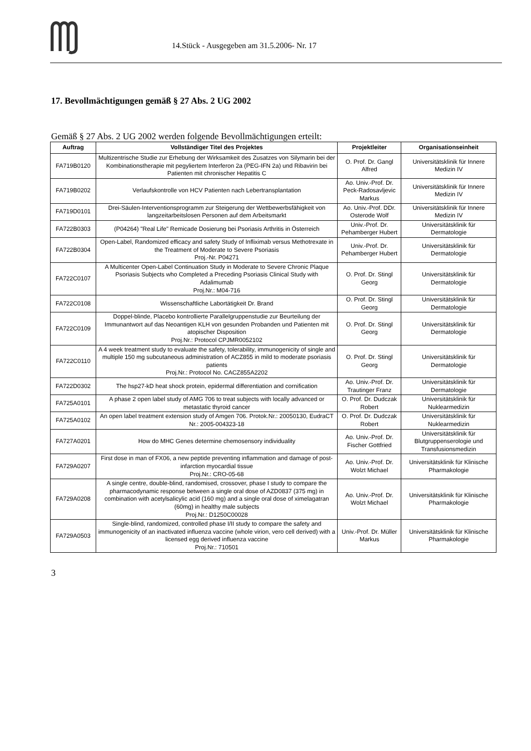14.Stück - Ausgegeben am 31.5.2006- Nr. 17
17. Bevollmächtigungen gemäß § 27 Abs. 2 UG 2002
Gemäß § 27 Abs. 2 UG 2002 werden folgende Bevollmächtigungen erteilt:
| Auftrag | Vollständiger Titel des Projektes | Projektleiter | Organisationseinheit |
| --- | --- | --- | --- |
| FA719B0120 | Multizentrische Studie zur Erhebung der Wirksamkeit des Zusatzes von Silymarin bei der Kombinationstherapie mit pegyliertem Interferon 2a (PEG-IFN 2a) und Ribavirin bei Patienten mit chronischer Hepatitis C | O. Prof. Dr. Gangl Alfred | Universitätsklinik für Innere Medizin IV |
| FA719B0202 | Verlaufskontrolle von HCV Patienten nach Lebertransplantation | Ao. Univ.-Prof. Dr. Peck-Radosavljevic Markus | Universitätsklinik für Innere Medizin IV |
| FA719D0101 | Drei-Säulen-Interventionsprogramm zur Steigerung der Wettbewerbsfähigkeit von langzeitarbeitslosen Personen auf dem Arbeitsmarkt | Ao. Univ.-Prof. DDr. Osterode Wolf | Universitätsklinik für Innere Medizin IV |
| FA722B0303 | (P04264) "Real Life" Remicade Dosierung bei Psoriasis Arthritis in Österreich | Univ.-Prof. Dr. Pehamberger Hubert | Universitätsklinik für Dermatologie |
| FA722B0304 | Open-Label, Randomized efficacy and safety Study of Infliximab versus Methotrexate in the Treatment of Moderate to Severe Psoriasis Proj.-Nr. P04271 | Univ.-Prof. Dr. Pehamberger Hubert | Universitätsklinik für Dermatologie |
| FA722C0107 | A Multicenter Open-Label Continuation Study in Moderate to Severe Chronic Plaque Psoriasis Subjects who Completed a Preceding Psoriasis Clinical Study with Adalimumab Proj.Nr.: M04-716 | O. Prof. Dr. Stingl Georg | Universitätsklinik für Dermatologie |
| FA722C0108 | Wissenschaftliche Labortätigkeit Dr. Brand | O. Prof. Dr. Stingl Georg | Universitätsklinik für Dermatologie |
| FA722C0109 | Doppel-blinde, Placebo kontrollierte Parallelgruppenstudie zur Beurteilung der Immunantwort auf das Neoantigen KLH von gesunden Probanden und Patienten mit atopischer Disposition Proj.Nr.: Protocol CPJMR0052102 | O. Prof. Dr. Stingl Georg | Universitätsklinik für Dermatologie |
| FA722C0110 | A 4 week treatment study to evaluate the safety, tolerability, immunogenicity of single and multiple 150 mg subcutaneous administration of ACZ855 in mild to moderate psoriasis patients Proj.Nr.: Protocol No. CACZ855A2202 | O. Prof. Dr. Stingl Georg | Universitätsklinik für Dermatologie |
| FA722D0302 | The hsp27-kD heat shock protein, epidermal differentiation and cornification | Ao. Univ.-Prof. Dr. Trautinger Franz | Universitätsklinik für Dermatologie |
| FA725A0101 | A phase 2 open label study of AMG 706 to treat subjects with locally advanced or metastatic thyroid cancer | O. Prof. Dr. Dudczak Robert | Universitätsklinik für Nuklearmedizin |
| FA725A0102 | An open label treatment extension study of Amgen 706. Protok.Nr.: 20050130, EudraCT Nr.: 2005-004323-18 | O. Prof. Dr. Dudczak Robert | Universitätsklinik für Nuklearmedizin |
| FA727A0201 | How do MHC Genes determine chemosensory individuality | Ao. Univ.-Prof. Dr. Fischer Gottfried | Universitätsklinik für Blutgruppenserologie und Transfusionsmedizin |
| FA729A0207 | First dose in man of FX06, a new peptide preventing inflammation and damage of post-infarction myocardial tissue Proj.Nr.: CRO-05-68 | Ao. Univ.-Prof. Dr. Wolzt Michael | Universitätsklinik für Klinische Pharmakologie |
| FA729A0208 | A single centre, double-blind, randomised, crossover, phase I study to compare the pharmacodynamic response between a single oral dose of AZD0837 (375 mg) in combination with acetylsalicylic acid (160 mg) and a single oral dose of ximelagatran (60mg) in healthy male subjects Proj.Nr.: D1250C00028 | Ao. Univ.-Prof. Dr. Wolzt Michael | Universitätsklinik für Klinische Pharmakologie |
| FA729A0503 | Single-blind, randomized, controlled phase I/II study to compare the safety and immunogenicity of an inactivated influenza vaccine (whole virion, vero cell derived) with a licensed egg derived influenza vaccine Proj.Nr.: 710501 | Univ.-Prof. Dr. Müller Markus | Universitätsklinik für Klinische Pharmakologie |
3